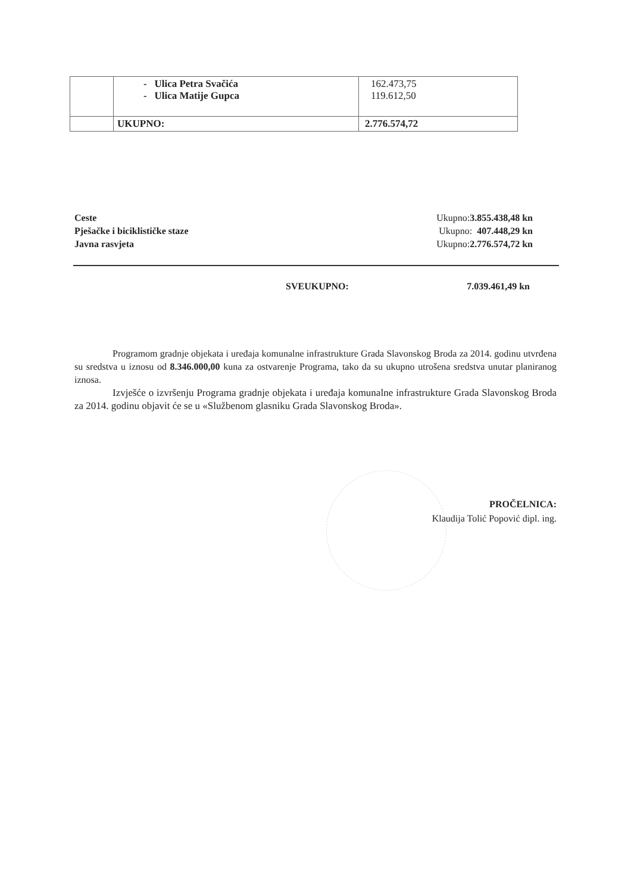| | - Ulica Petra Svačića - Ulica Matije Gupca | 162.473,75 119.612,50 |
| | UKUPNO: | 2.776.574,72 |
Ceste Ukupno:3.855.438,48 kn
Pješačke i biciklističke staze Ukupno: 407.448,29 kn
Javna rasvjeta Ukupno:2.776.574,72 kn
SVEUKUPNO: 7.039.461,49 kn
Programom gradnje objekata i uređaja komunalne infrastrukture Grada Slavonskog Broda za 2014. godinu utvrđena su sredstva u iznosu od 8.346.000,00 kuna za ostvarenje Programa, tako da su ukupno utrošena sredstva unutar planiranog iznosa.
Izvješće o izvršenju Programa gradnje objekata i uređaja komunalne infrastrukture Grada Slavonskog Broda za 2014. godinu objavit će se u «Službenom glasniku Grada Slavonskog Broda».
PROČELNICA:
Klaudija Tolić Popović dipl. ing.